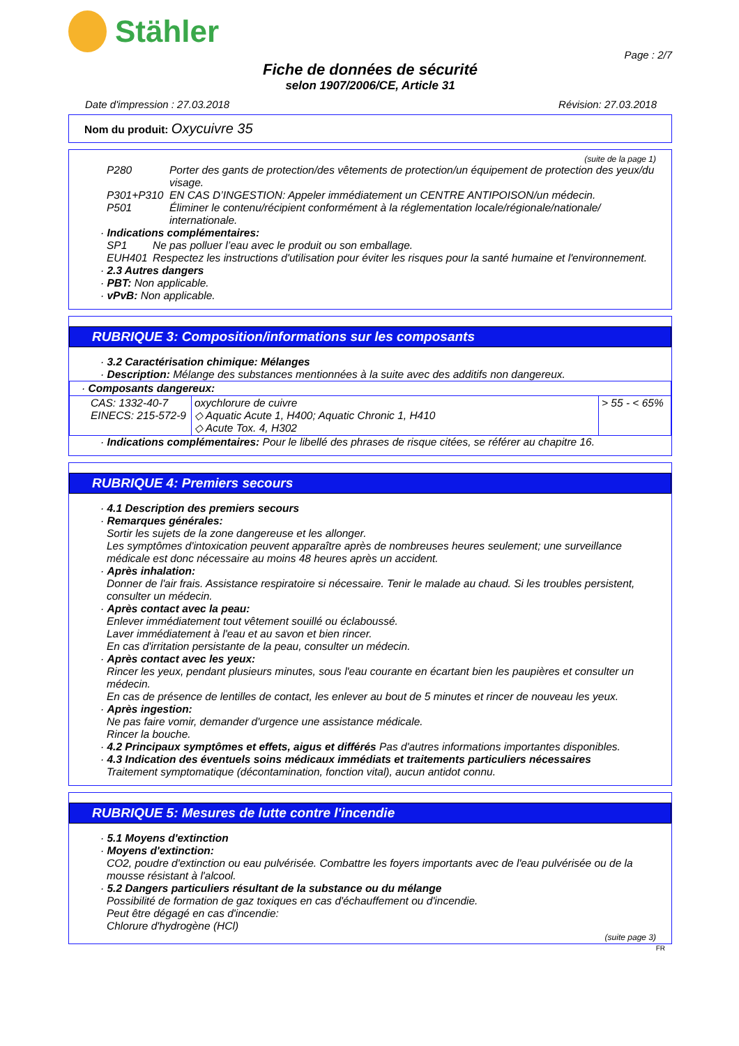Stähler
Page : 2/7
Fiche de données de sécurité
selon 1907/2006/CE, Article 31
Date d'impression : 27.03.2018 Révision: 27.03.2018
Nom du produit: Oxycuivre 35
(suite de la page 1)
P280 Porter des gants de protection/des vêtements de protection/un équipement de protection des yeux/du visage. P301+P310 EN CAS D’INGESTION: Appeler immédiatement un CENTRE ANTIPOISON/un médecin. P501 Éliminer le contenu/récipient conformément à la réglementation locale/régionale/nationale/ internationale.
· Indications complémentaires:
SP1 Ne pas polluer l’eau avec le produit ou son emballage. EUH401 Respectez les instructions d'utilisation pour éviter les risques pour la santé humaine et l'environnement.
· 2.3 Autres dangers
· PBT: Non applicable.
· vPvB: Non applicable.
RUBRIQUE 3: Composition/informations sur les composants
· 3.2 Caractérisation chimique: Mélanges
· Description: Mélange des substances mentionnées à la suite avec des additifs non dangereux.
| · Composants dangereux: | | |
| CAS: 1332-40-7 EINECS: 215-572-9 | oxychlorure de cuivre ◇ Aquatic Acute 1, H400; Aquatic Chronic 1, H410 ◇ Acute Tox. 4, H302 | > 55 - < 65% |
· Indications complémentaires: Pour le libellé des phrases de risque citées, se référer au chapitre 16.
RUBRIQUE 4: Premiers secours
· 4.1 Description des premiers secours
· Remarques générales:
Sortir les sujets de la zone dangereuse et les allonger.
Les symptômes d'intoxication peuvent apparaître après de nombreuses heures seulement; une surveillance médicale est donc nécessaire au moins 48 heures après un accident.
· Après inhalation:
Donner de l'air frais. Assistance respiratoire si nécessaire. Tenir le malade au chaud. Si les troubles persistent, consulter un médecin.
· Après contact avec la peau:
Enlever immédiatement tout vêtement souillé ou éclaboussé.
Laver immédiatement à l'eau et au savon et bien rincer.
En cas d'irritation persistante de la peau, consulter un médecin.
· Après contact avec les yeux:
Rincer les yeux, pendant plusieurs minutes, sous l'eau courante en écartant bien les paupières et consulter un médecin.
En cas de présence de lentilles de contact, les enlever au bout de 5 minutes et rincer de nouveau les yeux.
· Après ingestion:
Ne pas faire vomir, demander d'urgence une assistance médicale.
Rincer la bouche.
· 4.2 Principaux symptômes et effets, aigus et différés Pas d'autres informations importantes disponibles.
· 4.3 Indication des éventuels soins médicaux immédiats et traitements particuliers nécessaires
Traitement symptomatique (décontamination, fonction vital), aucun antidot connu.
RUBRIQUE 5: Mesures de lutte contre l'incendie
· 5.1 Moyens d'extinction
· Moyens d'extinction:
CO2, poudre d'extinction ou eau pulvérisée. Combattre les foyers importants avec de l'eau pulvérisée ou de la mousse résistant à l'alcool.
· 5.2 Dangers particuliers résultant de la substance ou du mélange
Possibilité de formation de gaz toxiques en cas d'échauffement ou d'incendie.
Peut être dégagé en cas d'incendie:
Chlorure d'hydrogène (HCl)
(suite page 3)
FR